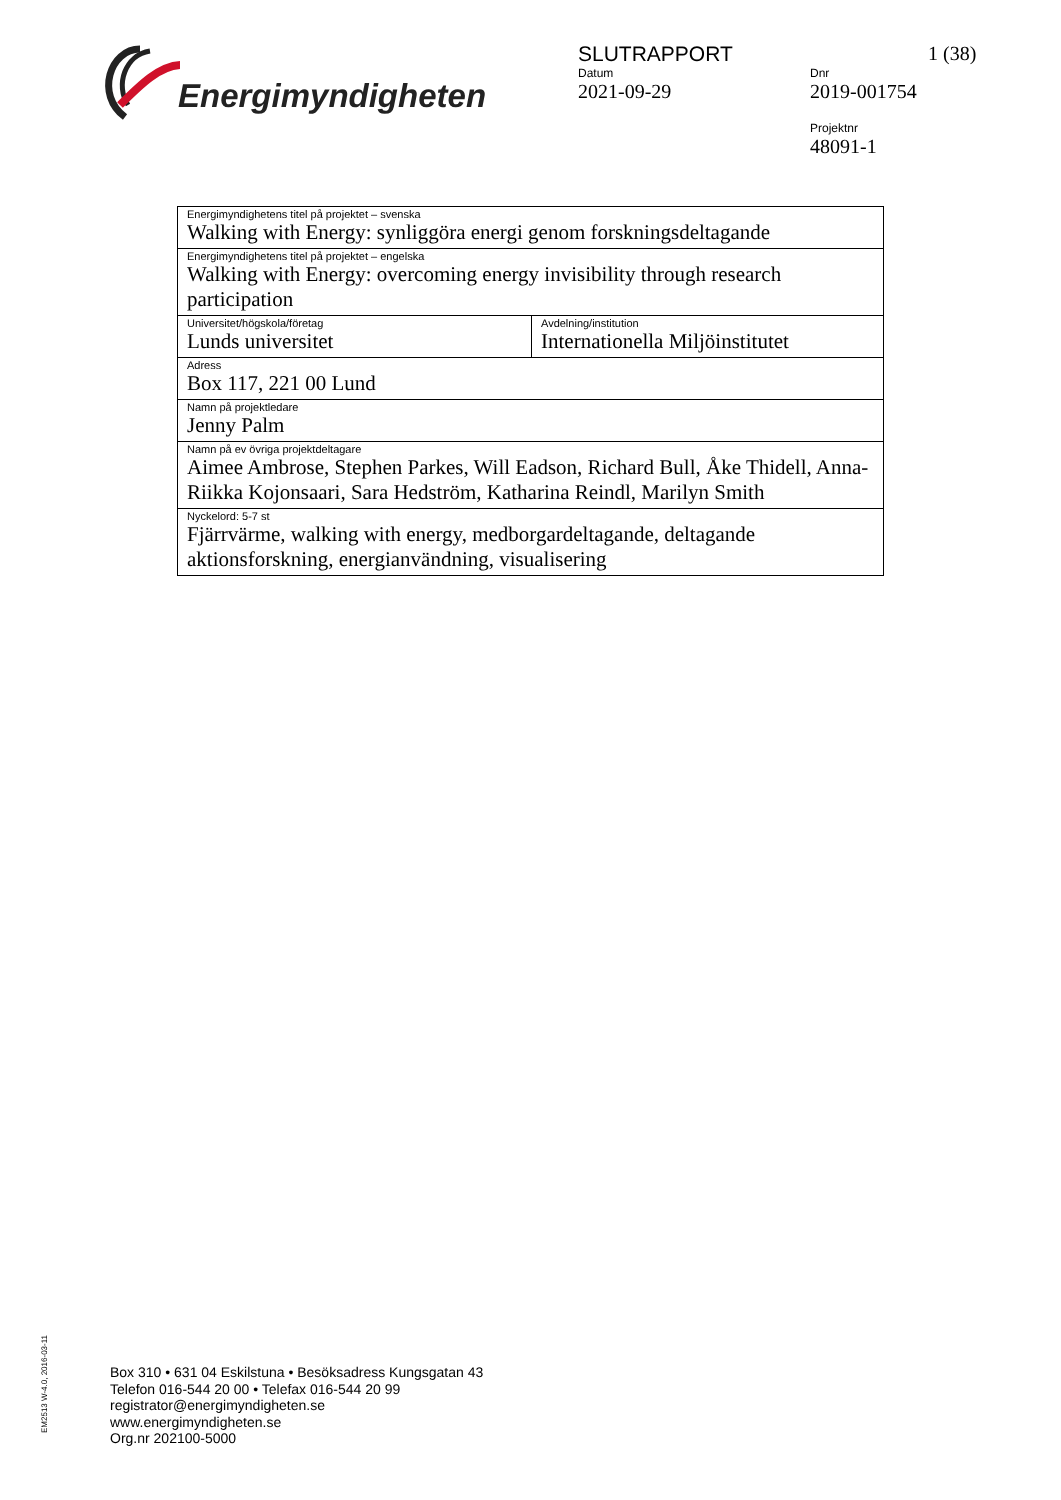Energimyndigheten
SLUTRAPPORT 1 (38)
Datum
2021-09-29
Dnr
2019-001754
Projektnr
48091-1
| Energimyndighetens titel på projektet – svenska Walking with Energy: synliggöra energi genom forskningsdeltagande | |
| Energimyndighetens titel på projektet – engelska Walking with Energy: overcoming energy invisibility through research participation | |
| Universitet/högskola/företag Lunds universitet | Avdelning/institution Internationella Miljöinstitutet |
| Adress Box 117, 221 00 Lund | |
| Namn på projektledare Jenny Palm | |
| Namn på ev övriga projektdeltagare Aimee Ambrose, Stephen Parkes, Will Eadson, Richard Bull, Åke Thidell, Anna-Riikka Kojonsaari, Sara Hedström, Katharina Reindl, Marilyn Smith | |
| Nyckelord: 5-7 st Fjärrvärme, walking with energy, medborgardeltagande, deltagande aktionsforskning, energianvändning, visualisering | |
EM2513 W-4.0, 2016-03-11
Box 310 • 631 04 Eskilstuna • Besöksadress Kungsgatan 43
Telefon 016-544 20 00 • Telefax 016-544 20 99
registrator@energimyndigheten.se
www.energimyndigheten.se
Org.nr 202100-5000